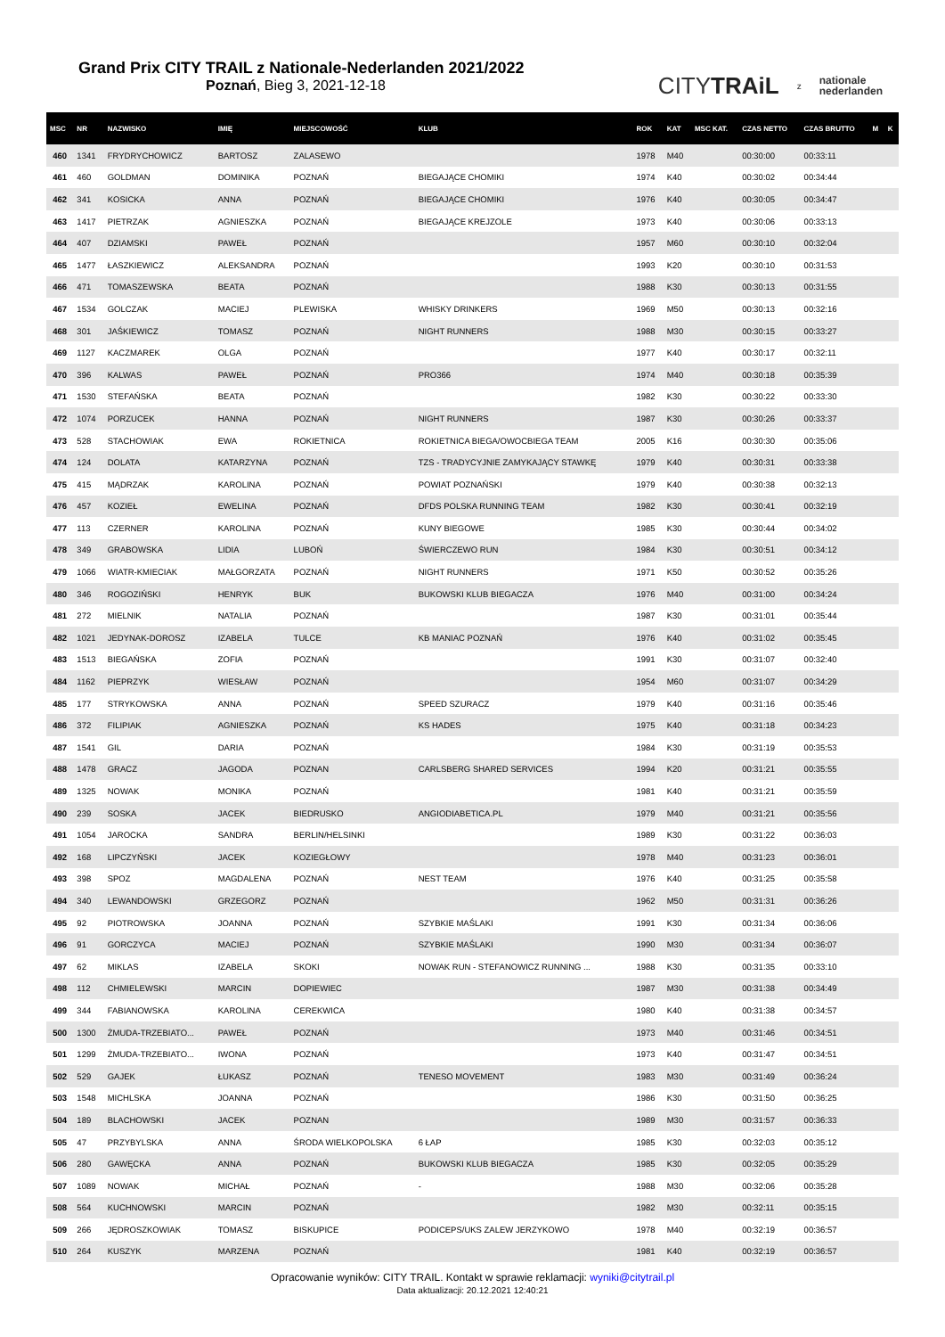Grand Prix CITY TRAIL z Nationale-Nederlanden 2021/2022
Poznań, Bieg 3, 2021-12-18
CITYTRAiL z nationale
nederlanden
| MSC | NR | NAZWISKO | IMIĘ | MIEJSCOWOŚĆ | KLUB | ROK | KAT | MSC KAT. | CZAS NETTO | CZAS BRUTTO | M | K |
| --- | --- | --- | --- | --- | --- | --- | --- | --- | --- | --- | --- | --- |
| 460 | 1341 | FRYDRYCHOWICZ | BARTOSZ | ZALASEWO | | 1978 | M40 | | 00:30:00 | 00:33:11 | | |
| 461 | 460 | GOLDMAN | DOMINIKA | POZNAŃ | BIEGAJĄCE CHOMIKI | 1974 | K40 | | 00:30:02 | 00:34:44 | | |
| 462 | 341 | KOSICKA | ANNA | POZNAŃ | BIEGAJĄCE CHOMIKI | 1976 | K40 | | 00:30:05 | 00:34:47 | | |
| 463 | 1417 | PIETRZAK | AGNIESZKA | POZNAŃ | BIEGAJĄCE KREJZOLE | 1973 | K40 | | 00:30:06 | 00:33:13 | | |
| 464 | 407 | DZIAMSKI | PAWEŁ | POZNAŃ | | 1957 | M60 | | 00:30:10 | 00:32:04 | | |
| 465 | 1477 | ŁASZKIEWICZ | ALEKSANDRA | POZNAŃ | | 1993 | K20 | | 00:30:10 | 00:31:53 | | |
| 466 | 471 | TOMASZEWSKA | BEATA | POZNAŃ | | 1988 | K30 | | 00:30:13 | 00:31:55 | | |
| 467 | 1534 | GOLCZAK | MACIEJ | PLEWISKA | WHISKY DRINKERS | 1969 | M50 | | 00:30:13 | 00:32:16 | | |
| 468 | 301 | JAŚKIEWICZ | TOMASZ | POZNAŃ | NIGHT RUNNERS | 1988 | M30 | | 00:30:15 | 00:33:27 | | |
| 469 | 1127 | KACZMAREK | OLGA | POZNAŃ | | 1977 | K40 | | 00:30:17 | 00:32:11 | | |
| 470 | 396 | KALWAS | PAWEŁ | POZNAŃ | PRO366 | 1974 | M40 | | 00:30:18 | 00:35:39 | | |
| 471 | 1530 | STEFAŃSKA | BEATA | POZNAŃ | | 1982 | K30 | | 00:30:22 | 00:33:30 | | |
| 472 | 1074 | PORZUCEK | HANNA | POZNAŃ | NIGHT RUNNERS | 1987 | K30 | | 00:30:26 | 00:33:37 | | |
| 473 | 528 | STACHOWIAK | EWA | ROKIETNICA | ROKIETNICA BIEGA/OWOCBIEGA TEAM | 2005 | K16 | | 00:30:30 | 00:35:06 | | |
| 474 | 124 | DOLATA | KATARZYNA | POZNAŃ | TZS - TRADYCYJNIE ZAMYKAJĄCY STAWKĘ | 1979 | K40 | | 00:30:31 | 00:33:38 | | |
| 475 | 415 | MĄDRZAK | KAROLINA | POZNAŃ | POWIAT POZNAŃSKI | 1979 | K40 | | 00:30:38 | 00:32:13 | | |
| 476 | 457 | KOZIEŁ | EWELINA | POZNAŃ | DFDS POLSKA RUNNING TEAM | 1982 | K30 | | 00:30:41 | 00:32:19 | | |
| 477 | 113 | CZERNER | KAROLINA | POZNAŃ | KUNY BIEGOWE | 1985 | K30 | | 00:30:44 | 00:34:02 | | |
| 478 | 349 | GRABOWSKA | LIDIA | LUBOŃ | ŚWIERCZEWO RUN | 1984 | K30 | | 00:30:51 | 00:34:12 | | |
| 479 | 1066 | WIATR-KMIECIAK | MAŁGORZATA | POZNAŃ | NIGHT RUNNERS | 1971 | K50 | | 00:30:52 | 00:35:26 | | |
| 480 | 346 | ROGOZIŃSKI | HENRYK | BUK | BUKOWSKI KLUB BIEGACZA | 1976 | M40 | | 00:31:00 | 00:34:24 | | |
| 481 | 272 | MIELNIK | NATALIA | POZNAŃ | | 1987 | K30 | | 00:31:01 | 00:35:44 | | |
| 482 | 1021 | JEDYNAK-DOROSZ | IZABELA | TULCE | KB MANIAC POZNAŃ | 1976 | K40 | | 00:31:02 | 00:35:45 | | |
| 483 | 1513 | BIEGAŃSKA | ZOFIA | POZNAŃ | | 1991 | K30 | | 00:31:07 | 00:32:40 | | |
| 484 | 1162 | PIEPRZYK | WIESŁAW | POZNAŃ | | 1954 | M60 | | 00:31:07 | 00:34:29 | | |
| 485 | 177 | STRYKOWSKA | ANNA | POZNAŃ | SPEED SZURACZ | 1979 | K40 | | 00:31:16 | 00:35:46 | | |
| 486 | 372 | FILIPIAK | AGNIESZKA | POZNAŃ | KS HADES | 1975 | K40 | | 00:31:18 | 00:34:23 | | |
| 487 | 1541 | GIL | DARIA | POZNAŃ | | 1984 | K30 | | 00:31:19 | 00:35:53 | | |
| 488 | 1478 | GRACZ | JAGODA | POZNAN | CARLSBERG SHARED SERVICES | 1994 | K20 | | 00:31:21 | 00:35:55 | | |
| 489 | 1325 | NOWAK | MONIKA | POZNAŃ | | 1981 | K40 | | 00:31:21 | 00:35:59 | | |
| 490 | 239 | SOSKA | JACEK | BIEDRUSKO | ANGIODIABETICA.PL | 1979 | M40 | | 00:31:21 | 00:35:56 | | |
| 491 | 1054 | JAROCKA | SANDRA | BERLIN/HELSINKI | | 1989 | K30 | | 00:31:22 | 00:36:03 | | |
| 492 | 168 | LIPCZYŃSKI | JACEK | KOZIEGŁOWY | | 1978 | M40 | | 00:31:23 | 00:36:01 | | |
| 493 | 398 | SPOZ | MAGDALENA | POZNAŃ | NEST TEAM | 1976 | K40 | | 00:31:25 | 00:35:58 | | |
| 494 | 340 | LEWANDOWSKI | GRZEGORZ | POZNAŃ | | 1962 | M50 | | 00:31:31 | 00:36:26 | | |
| 495 | 92 | PIOTROWSKA | JOANNA | POZNAŃ | SZYBKIE MAŚLAKI | 1991 | K30 | | 00:31:34 | 00:36:06 | | |
| 496 | 91 | GORCZYCA | MACIEJ | POZNAŃ | SZYBKIE MAŚLAKI | 1990 | M30 | | 00:31:34 | 00:36:07 | | |
| 497 | 62 | MIKLAS | IZABELA | SKOKI | NOWAK RUN - STEFANOWICZ RUNNING ... | 1988 | K30 | | 00:31:35 | 00:33:10 | | |
| 498 | 112 | CHMIELEWSKI | MARCIN | DOPIEWIEC | | 1987 | M30 | | 00:31:38 | 00:34:49 | | |
| 499 | 344 | FABIANOWSKA | KAROLINA | CEREKWICA | | 1980 | K40 | | 00:31:38 | 00:34:57 | | |
| 500 | 1300 | ŻMUDA-TRZEBIATO... | PAWEŁ | POZNAŃ | | 1973 | M40 | | 00:31:46 | 00:34:51 | | |
| 501 | 1299 | ŻMUDA-TRZEBIATO... | IWONA | POZNAŃ | | 1973 | K40 | | 00:31:47 | 00:34:51 | | |
| 502 | 529 | GAJEK | ŁUKASZ | POZNAŃ | TENESO MOVEMENT | 1983 | M30 | | 00:31:49 | 00:36:24 | | |
| 503 | 1548 | MICHLSKA | JOANNA | POZNAŃ | | 1986 | K30 | | 00:31:50 | 00:36:25 | | |
| 504 | 189 | BLACHOWSKI | JACEK | POZNAN | | 1989 | M30 | | 00:31:57 | 00:36:33 | | |
| 505 | 47 | PRZYBYLSKA | ANNA | ŚRODA WIELKOPOLSKA | 6 ŁAP | 1985 | K30 | | 00:32:03 | 00:35:12 | | |
| 506 | 280 | GAWĘCKA | ANNA | POZNAŃ | BUKOWSKI KLUB BIEGACZA | 1985 | K30 | | 00:32:05 | 00:35:29 | | |
| 507 | 1089 | NOWAK | MICHAŁ | POZNAŃ | - | 1988 | M30 | | 00:32:06 | 00:35:28 | | |
| 508 | 564 | KUCHNOWSKI | MARCIN | POZNAŃ | | 1982 | M30 | | 00:32:11 | 00:35:15 | | |
| 509 | 266 | JĘDROSZKOWIAK | TOMASZ | BISKUPICE | PODICEPS/UKS ZALEW JERZYKOWO | 1978 | M40 | | 00:32:19 | 00:36:57 | | |
| 510 | 264 | KUSZYK | MARZENA | POZNAŃ | | 1981 | K40 | | 00:32:19 | 00:36:57 | | |
Opracowanie wyników: CITY TRAIL. Kontakt w sprawie reklamacji: wyniki@citytrail.pl
Data aktualizacji: 20.12.2021 12:40:21